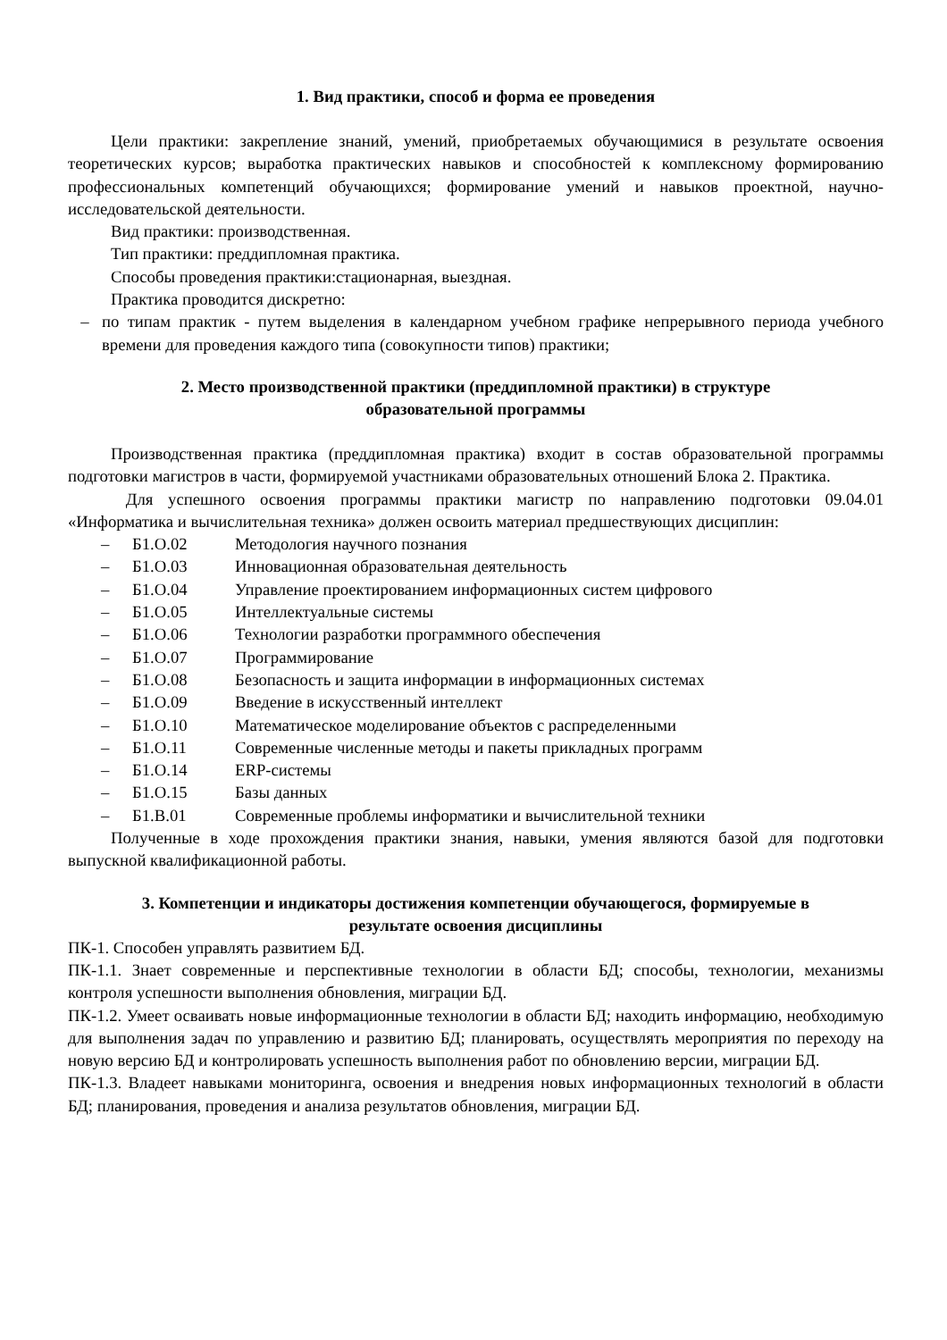1. Вид практики, способ и форма ее проведения
Цели практики: закрепление знаний, умений, приобретаемых обучающимися в результате освоения теоретических курсов; выработка практических навыков и способностей к комплексному формированию профессиональных компетенций обучающихся; формирование умений и навыков проектной, научно-исследовательской деятельности.
Вид практики: производственная.
Тип практики: преддипломная практика.
Способы проведения практики:стационарная, выездная.
Практика проводится дискретно:
– по типам практик - путем выделения в календарном учебном графике непрерывного периода учебного времени для проведения каждого типа (совокупности типов) практики;
2. Место производственной практики (преддипломной практики) в структуре
образовательной программы
Производственная практика (преддипломная практика) входит в состав образовательной программы подготовки магистров в части, формируемой участниками образовательных отношений Блока 2. Практика.
Для успешного освоения программы практики магистр по направлению подготовки 09.04.01 «Информатика и вычислительная техника» должен освоить материал предшествующих дисциплин:
– Б1.О.02 Методология научного познания
– Б1.О.03 Инновационная образовательная деятельность
– Б1.О.04 Управление проектированием информационных систем цифрового
– Б1.О.05 Интеллектуальные системы
– Б1.О.06 Технологии разработки программного обеспечения
– Б1.О.07 Программирование
– Б1.О.08 Безопасность и защита информации в информационных системах
– Б1.О.09 Введение в искусственный интеллект
– Б1.О.10 Математическое моделирование объектов с распределенными
– Б1.О.11 Современные численные методы и пакеты прикладных программ
– Б1.О.14 ERP-системы
– Б1.О.15 Базы данных
– Б1.В.01 Современные проблемы информатики и вычислительной техники
Полученные в ходе прохождения практики знания, навыки, умения являются базой для подготовки выпускной квалификационной работы.
3. Компетенции и индикаторы достижения компетенции обучающегося, формируемые в
результате освоения дисциплины
ПК-1. Способен управлять развитием БД.
ПК-1.1. Знает современные и перспективные технологии в области БД; способы, технологии, механизмы контроля успешности выполнения обновления, миграции БД.
ПК-1.2. Умеет осваивать новые информационные технологии в области БД; находить информацию, необходимую для выполнения задач по управлению и развитию БД; планировать, осуществлять мероприятия по переходу на новую версию БД и контролировать успешность выполнения работ по обновлению версии, миграции БД.
ПК-1.3. Владеет навыками мониторинга, освоения и внедрения новых информационных технологий в области БД; планирования, проведения и анализа результатов обновления, миграции БД.